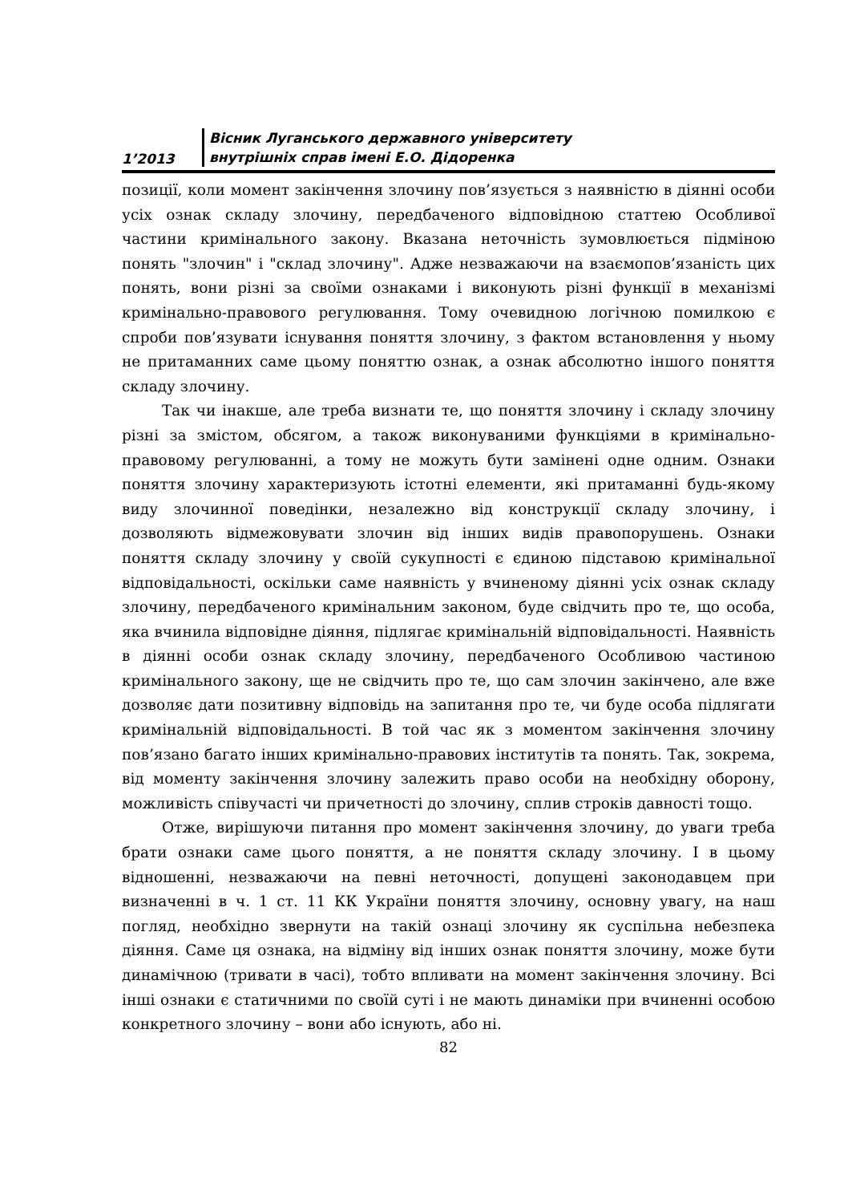1’2013
Вісник Луганського державного університету
внутрішніх справ імені Е.О. Дідоренка
позиції, коли момент закінчення злочину пов’язується з наявністю в діянні особи усіх ознак складу злочину, передбаченого відповідною статтею Особливої частини кримінального закону. Вказана неточність зумовлюється підміною понять "злочин" і "склад злочину". Адже незважаючи на взаємопов’язаність цих понять, вони різні за своїми ознаками і виконують різні функції в механізмі кримінально-правового регулювання. Тому очевидною логічною помилкою є спроби пов’язувати існування поняття злочину, з фактом встановлення у ньому не притаманних саме цьому поняттю ознак, а ознак абсолютно іншого поняття складу злочину.
Так чи інакше, але треба визнати те, що поняття злочину і складу злочину різні за змістом, обсягом, а також виконуваними функціями в кримінально-правовому регулюванні, а тому не можуть бути замінені одне одним. Ознаки поняття злочину характеризують істотні елементи, які притаманні будь-якому виду злочинної поведінки, незалежно від конструкції складу злочину, і дозволяють відмежовувати злочин від інших видів правопорушень. Ознаки поняття складу злочину у своїй сукупності є єдиною підставою кримінальної відповідальності, оскільки саме наявність у вчиненому діянні усіх ознак складу злочину, передбаченого кримінальним законом, буде свідчить про те, що особа, яка вчинила відповідне діяння, підлягає кримінальній відповідальності. Наявність в діянні особи ознак складу злочину, передбаченого Особливою частиною кримінального закону, ще не свідчить про те, що сам злочин закінчено, але вже дозволяє дати позитивну відповідь на запитання про те, чи буде особа підлягати кримінальній відповідальності. В той час як з моментом закінчення злочину пов’язано багато інших кримінально-правових інститутів та понять. Так, зокрема, від моменту закінчення злочину залежить право особи на необхідну оборону, можливість співучасті чи причетності до злочину, сплив строків давності тощо.
Отже, вирішуючи питання про момент закінчення злочину, до уваги треба брати ознаки саме цього поняття, а не поняття складу злочину. І в цьому відношенні, незважаючи на певні неточності, допущені законодавцем при визначенні в ч. 1 ст. 11 КК України поняття злочину, основну увагу, на наш погляд, необхідно звернути на такій ознаці злочину як суспільна небезпека діяння. Саме ця ознака, на відміну від інших ознак поняття злочину, може бути динамічною (тривати в часі), тобто впливати на момент закінчення злочину. Всі інші ознаки є статичними по своїй суті і не мають динаміки при вчиненні особою конкретного злочину – вони або існують, або ні.
82